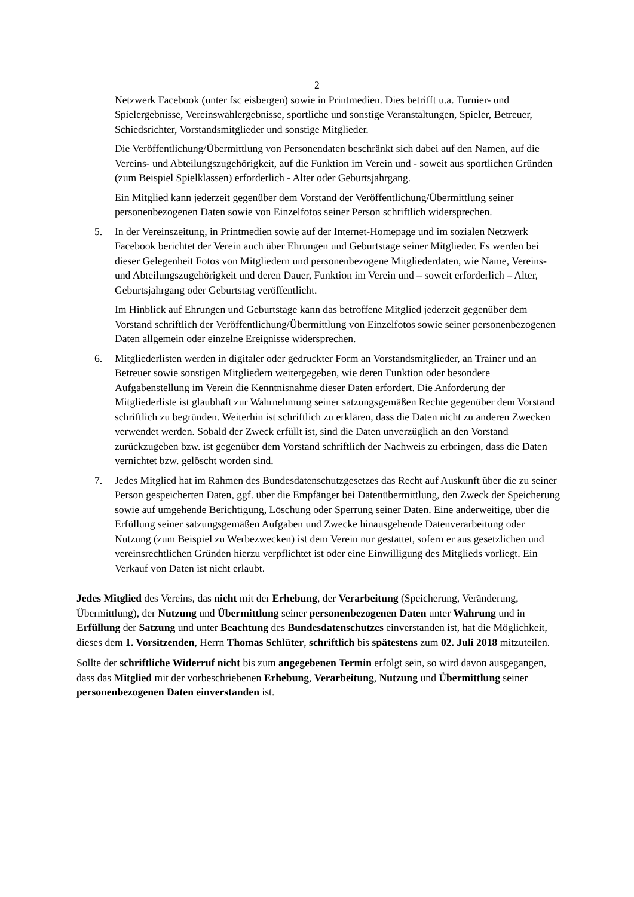2
Netzwerk Facebook (unter fsc eisbergen) sowie in Printmedien. Dies betrifft u.a. Turnier- und Spielergebnisse, Vereinswahlergebnisse, sportliche und sonstige Veranstaltungen, Spieler, Betreuer, Schiedsrichter, Vorstandsmitglieder und sonstige Mitglieder.
Die Veröffentlichung/Übermittlung von Personendaten beschränkt sich dabei auf den Namen, auf die Vereins- und Abteilungszugehörigkeit, auf die Funktion im Verein und - soweit aus sportlichen Gründen (zum Beispiel Spielklassen) erforderlich - Alter oder Geburtsjahrgang.
Ein Mitglied kann jederzeit gegenüber dem Vorstand der Veröffentlichung/Übermittlung seiner personenbezogenen Daten sowie von Einzelfotos seiner Person schriftlich widersprechen.
5. In der Vereinszeitung, in Printmedien sowie auf der Internet-Homepage und im sozialen Netzwerk Facebook berichtet der Verein auch über Ehrungen und Geburtstage seiner Mitglieder. Es werden bei dieser Gelegenheit Fotos von Mitgliedern und personenbezogene Mitgliederdaten, wie Name, Vereins- und Abteilungszugehörigkeit und deren Dauer, Funktion im Verein und – soweit erforderlich – Alter, Geburtsjahrgang oder Geburtstag veröffentlicht.
Im Hinblick auf Ehrungen und Geburtstage kann das betroffene Mitglied jederzeit gegenüber dem Vorstand schriftlich der Veröffentlichung/Übermittlung von Einzelfotos sowie seiner personenbezogenen Daten allgemein oder einzelne Ereignisse widersprechen.
6. Mitgliederlisten werden in digitaler oder gedruckter Form an Vorstandsmitglieder, an Trainer und an Betreuer sowie sonstigen Mitgliedern weitergegeben, wie deren Funktion oder besondere Aufgabenstellung im Verein die Kenntnisnahme dieser Daten erfordert. Die Anforderung der Mitgliederliste ist glaubhaft zur Wahrnehmung seiner satzungsgemäßen Rechte gegenüber dem Vorstand schriftlich zu begründen. Weiterhin ist schriftlich zu erklären, dass die Daten nicht zu anderen Zwecken verwendet werden. Sobald der Zweck erfüllt ist, sind die Daten unverzüglich an den Vorstand zurückzugeben bzw. ist gegenüber dem Vorstand schriftlich der Nachweis zu erbringen, dass die Daten vernichtet bzw. gelöscht worden sind.
7. Jedes Mitglied hat im Rahmen des Bundesdatenschutzgesetzes das Recht auf Auskunft über die zu seiner Person gespeicherten Daten, ggf. über die Empfänger bei Datenübermittlung, den Zweck der Speicherung sowie auf umgehende Berichtigung, Löschung oder Sperrung seiner Daten. Eine anderweitige, über die Erfüllung seiner satzungsgemäßen Aufgaben und Zwecke hinausgehende Datenverarbeitung oder Nutzung (zum Beispiel zu Werbezwecken) ist dem Verein nur gestattet, sofern er aus gesetzlichen und vereinsrechtlichen Gründen hierzu verpflichtet ist oder eine Einwilligung des Mitglieds vorliegt. Ein Verkauf von Daten ist nicht erlaubt.
Jedes Mitglied des Vereins, das nicht mit der Erhebung, der Verarbeitung (Speicherung, Veränderung, Übermittlung), der Nutzung und Übermittlung seiner personenbezogenen Daten unter Wahrung und in Erfüllung der Satzung und unter Beachtung des Bundesdatenschutzes einverstanden ist, hat die Möglichkeit, dieses dem 1. Vorsitzenden, Herrn Thomas Schlüter, schriftlich bis spätestens zum 02. Juli 2018 mitzuteilen.
Sollte der schriftliche Widerruf nicht bis zum angegebenen Termin erfolgt sein, so wird davon ausgegangen, dass das Mitglied mit der vorbeschriebenen Erhebung, Verarbeitung, Nutzung und Übermittlung seiner personenbezogenen Daten einverstanden ist.